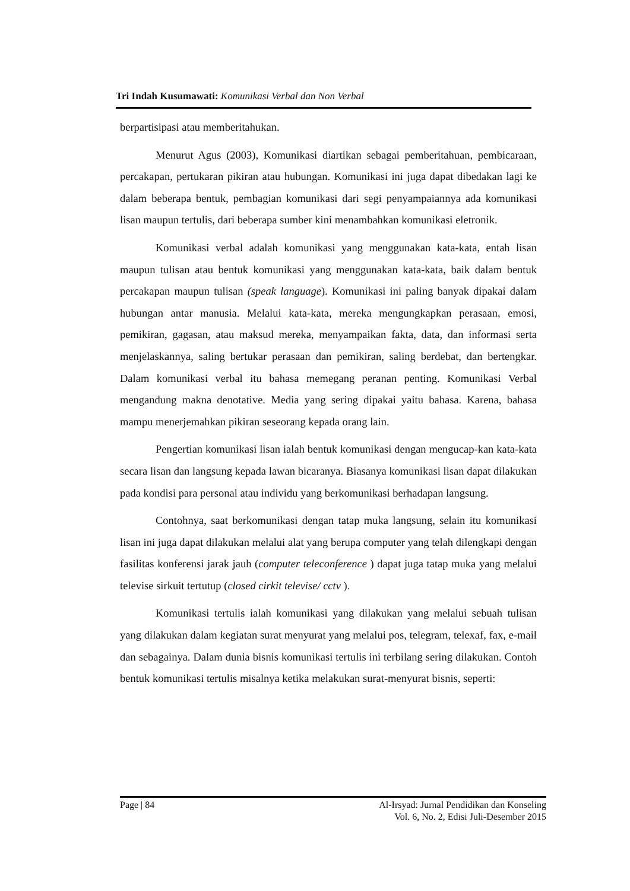Tri Indah Kusumawati: Komunikasi Verbal dan Non Verbal
berpartisipasi atau memberitahukan.
Menurut Agus (2003), Komunikasi diartikan sebagai pemberitahuan, pembicaraan, percakapan, pertukaran pikiran atau hubungan. Komunikasi ini juga dapat dibedakan lagi ke dalam beberapa bentuk, pembagian komunikasi dari segi penyampaiannya ada komunikasi lisan maupun tertulis, dari beberapa sumber kini menambahkan komunikasi eletronik.
Komunikasi verbal adalah komunikasi yang menggunakan kata-kata, entah lisan maupun tulisan atau bentuk komunikasi yang menggunakan kata-kata, baik dalam bentuk percakapan maupun tulisan (speak language). Komunikasi ini paling banyak dipakai dalam hubungan antar manusia. Melalui kata-kata, mereka mengungkapkan perasaan, emosi, pemikiran, gagasan, atau maksud mereka, menyampaikan fakta, data, dan informasi serta menjelaskannya, saling bertukar perasaan dan pemikiran, saling berdebat, dan bertengkar. Dalam komunikasi verbal itu bahasa memegang peranan penting. Komunikasi Verbal mengandung makna denotative. Media yang sering dipakai yaitu bahasa. Karena, bahasa mampu menerjemahkan pikiran seseorang kepada orang lain.
Pengertian komunikasi lisan ialah bentuk komunikasi dengan mengucap-kan kata-kata secara lisan dan langsung kepada lawan bicaranya. Biasanya komunikasi lisan dapat dilakukan pada kondisi para personal atau individu yang berkomunikasi berhadapan langsung.
Contohnya, saat berkomunikasi dengan tatap muka langsung, selain itu komunikasi lisan ini juga dapat dilakukan melalui alat yang berupa computer yang telah dilengkapi dengan fasilitas konferensi jarak jauh (computer teleconference ) dapat juga tatap muka yang melalui televise sirkuit tertutup (closed cirkit televise/ cctv ).
Komunikasi tertulis ialah komunikasi yang dilakukan yang melalui sebuah tulisan yang dilakukan dalam kegiatan surat menyurat yang melalui pos, telegram, telexaf, fax, e-mail dan sebagainya. Dalam dunia bisnis komunikasi tertulis ini terbilang sering dilakukan. Contoh bentuk komunikasi tertulis misalnya ketika melakukan surat-menyurat bisnis, seperti:
Page | 84 Al-Irsyad: Jurnal Pendidikan dan Konseling
Vol. 6, No. 2, Edisi Juli-Desember 2015